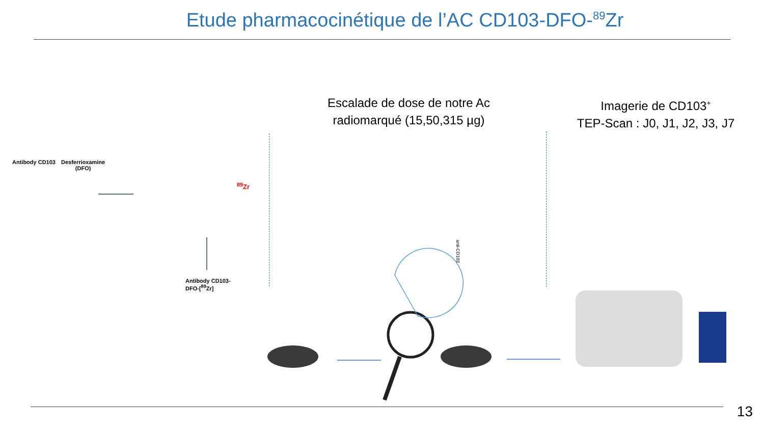Etude pharmacocinétique de l’AC CD103-DFO-<sup>89</sup>Zr
Escalade de dose de notre Ac
radiomarqué (15,50,315 µg)
Imagerie de CD103<sup>+</sup>
TEP-Scan : J0, J1, J2, J3, J7
Antibody CD103
Desferrioxamine
(DFO)
<sup>89</sup>Zr
Antibody CD103-
DFO-[<sup>89</sup>Zr]
anti-CD103
13